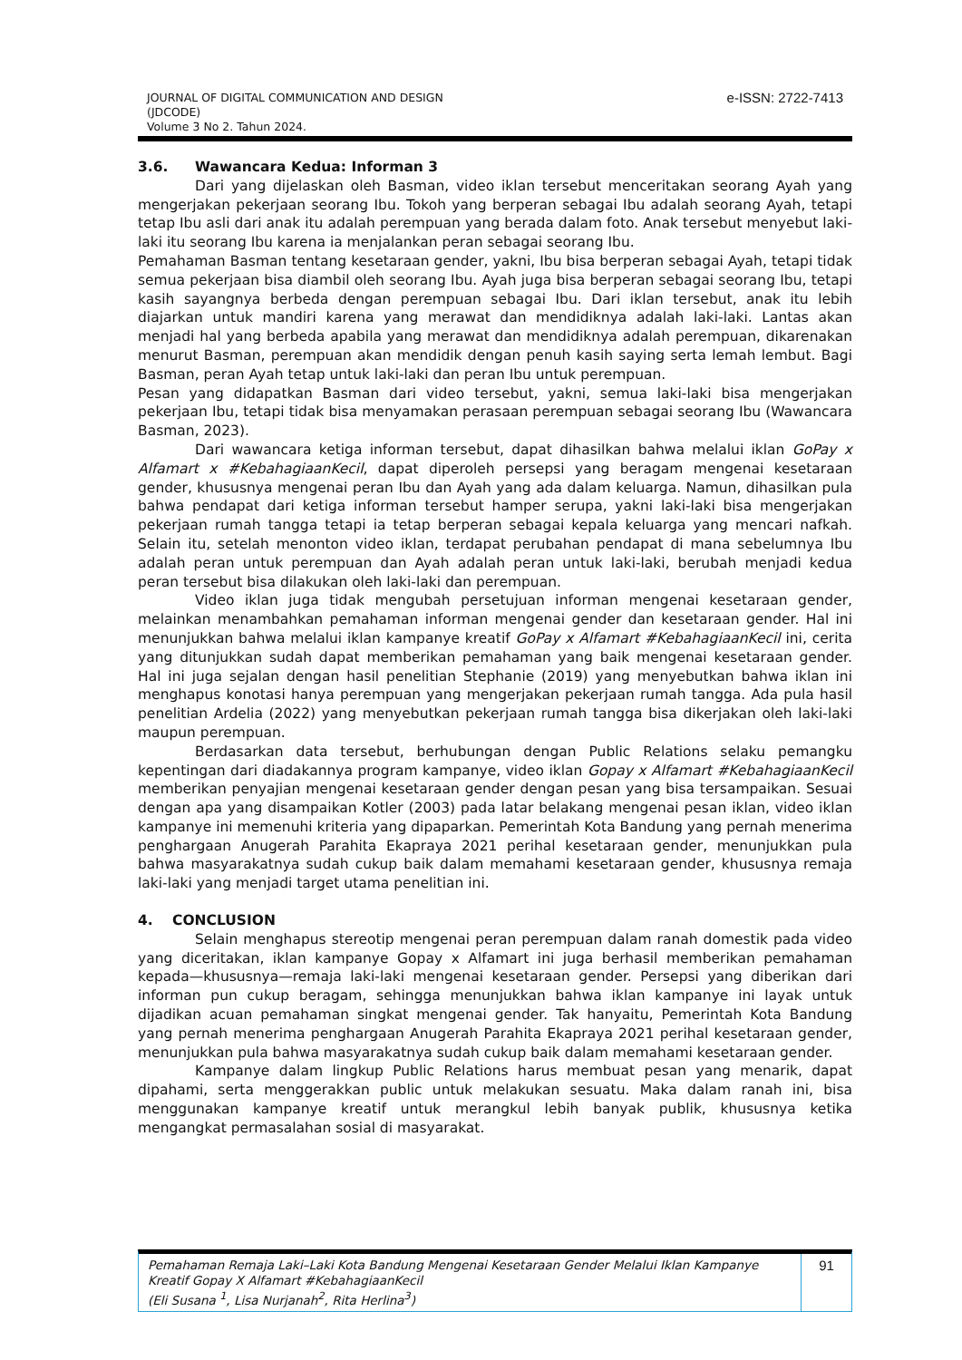JOURNAL OF DIGITAL COMMUNICATION AND DESIGN
(JDCODE)
Volume 3 No 2. Tahun 2024.
e-ISSN: 2722-7413
3.6. Wawancara Kedua: Informan 3
Dari yang dijelaskan oleh Basman, video iklan tersebut menceritakan seorang Ayah yang mengerjakan pekerjaan seorang Ibu. Tokoh yang berperan sebagai Ibu adalah seorang Ayah, tetapi tetap Ibu asli dari anak itu adalah perempuan yang berada dalam foto. Anak tersebut menyebut laki-laki itu seorang Ibu karena ia menjalankan peran sebagai seorang Ibu.
Pemahaman Basman tentang kesetaraan gender, yakni, Ibu bisa berperan sebagai Ayah, tetapi tidak semua pekerjaan bisa diambil oleh seorang Ibu. Ayah juga bisa berperan sebagai seorang Ibu, tetapi kasih sayangnya berbeda dengan perempuan sebagai Ibu. Dari iklan tersebut, anak itu lebih diajarkan untuk mandiri karena yang merawat dan mendidiknya adalah laki-laki. Lantas akan menjadi hal yang berbeda apabila yang merawat dan mendidiknya adalah perempuan, dikarenakan menurut Basman, perempuan akan mendidik dengan penuh kasih saying serta lemah lembut. Bagi Basman, peran Ayah tetap untuk laki-laki dan peran Ibu untuk perempuan.
Pesan yang didapatkan Basman dari video tersebut, yakni, semua laki-laki bisa mengerjakan pekerjaan Ibu, tetapi tidak bisa menyamakan perasaan perempuan sebagai seorang Ibu (Wawancara Basman, 2023).
Dari wawancara ketiga informan tersebut, dapat dihasilkan bahwa melalui iklan GoPay x Alfamart x #KebahagiaanKecil, dapat diperoleh persepsi yang beragam mengenai kesetaraan gender, khususnya mengenai peran Ibu dan Ayah yang ada dalam keluarga. Namun, dihasilkan pula bahwa pendapat dari ketiga informan tersebut hamper serupa, yakni laki-laki bisa mengerjakan pekerjaan rumah tangga tetapi ia tetap berperan sebagai kepala keluarga yang mencari nafkah. Selain itu, setelah menonton video iklan, terdapat perubahan pendapat di mana sebelumnya Ibu adalah peran untuk perempuan dan Ayah adalah peran untuk laki-laki, berubah menjadi kedua peran tersebut bisa dilakukan oleh laki-laki dan perempuan.
Video iklan juga tidak mengubah persetujuan informan mengenai kesetaraan gender, melainkan menambahkan pemahaman informan mengenai gender dan kesetaraan gender. Hal ini menunjukkan bahwa melalui iklan kampanye kreatif GoPay x Alfamart #KebahagiaanKecil ini, cerita yang ditunjukkan sudah dapat memberikan pemahaman yang baik mengenai kesetaraan gender. Hal ini juga sejalan dengan hasil penelitian Stephanie (2019) yang menyebutkan bahwa iklan ini menghapus konotasi hanya perempuan yang mengerjakan pekerjaan rumah tangga. Ada pula hasil penelitian Ardelia (2022) yang menyebutkan pekerjaan rumah tangga bisa dikerjakan oleh laki-laki maupun perempuan.
Berdasarkan data tersebut, berhubungan dengan Public Relations selaku pemangku kepentingan dari diadakannya program kampanye, video iklan Gopay x Alfamart #KebahagiaanKecil memberikan penyajian mengenai kesetaraan gender dengan pesan yang bisa tersampaikan. Sesuai dengan apa yang disampaikan Kotler (2003) pada latar belakang mengenai pesan iklan, video iklan kampanye ini memenuhi kriteria yang dipaparkan. Pemerintah Kota Bandung yang pernah menerima penghargaan Anugerah Parahita Ekapraya 2021 perihal kesetaraan gender, menunjukkan pula bahwa masyarakatnya sudah cukup baik dalam memahami kesetaraan gender, khususnya remaja laki-laki yang menjadi target utama penelitian ini.
4. CONCLUSION
Selain menghapus stereotip mengenai peran perempuan dalam ranah domestik pada video yang diceritakan, iklan kampanye Gopay x Alfamart ini juga berhasil memberikan pemahaman kepada—khususnya—remaja laki-laki mengenai kesetaraan gender. Persepsi yang diberikan dari informan pun cukup beragam, sehingga menunjukkan bahwa iklan kampanye ini layak untuk dijadikan acuan pemahaman singkat mengenai gender. Tak hanyaitu, Pemerintah Kota Bandung yang pernah menerima penghargaan Anugerah Parahita Ekapraya 2021 perihal kesetaraan gender, menunjukkan pula bahwa masyarakatnya sudah cukup baik dalam memahami kesetaraan gender.
Kampanye dalam lingkup Public Relations harus membuat pesan yang menarik, dapat dipahami, serta menggerakkan public untuk melakukan sesuatu. Maka dalam ranah ini, bisa menggunakan kampanye kreatif untuk merangkul lebih banyak publik, khususnya ketika mengangkat permasalahan sosial di masyarakat.
Pemahaman Remaja Laki–Laki Kota Bandung Mengenai Kesetaraan Gender Melalui Iklan Kampanye Kreatif Gopay X Alfamart #KebahagiaanKecil
(Eli Susana <sup>1</sup>, Lisa Nurjanah<sup>2</sup>, Rita Herlina<sup>3</sup>)
91